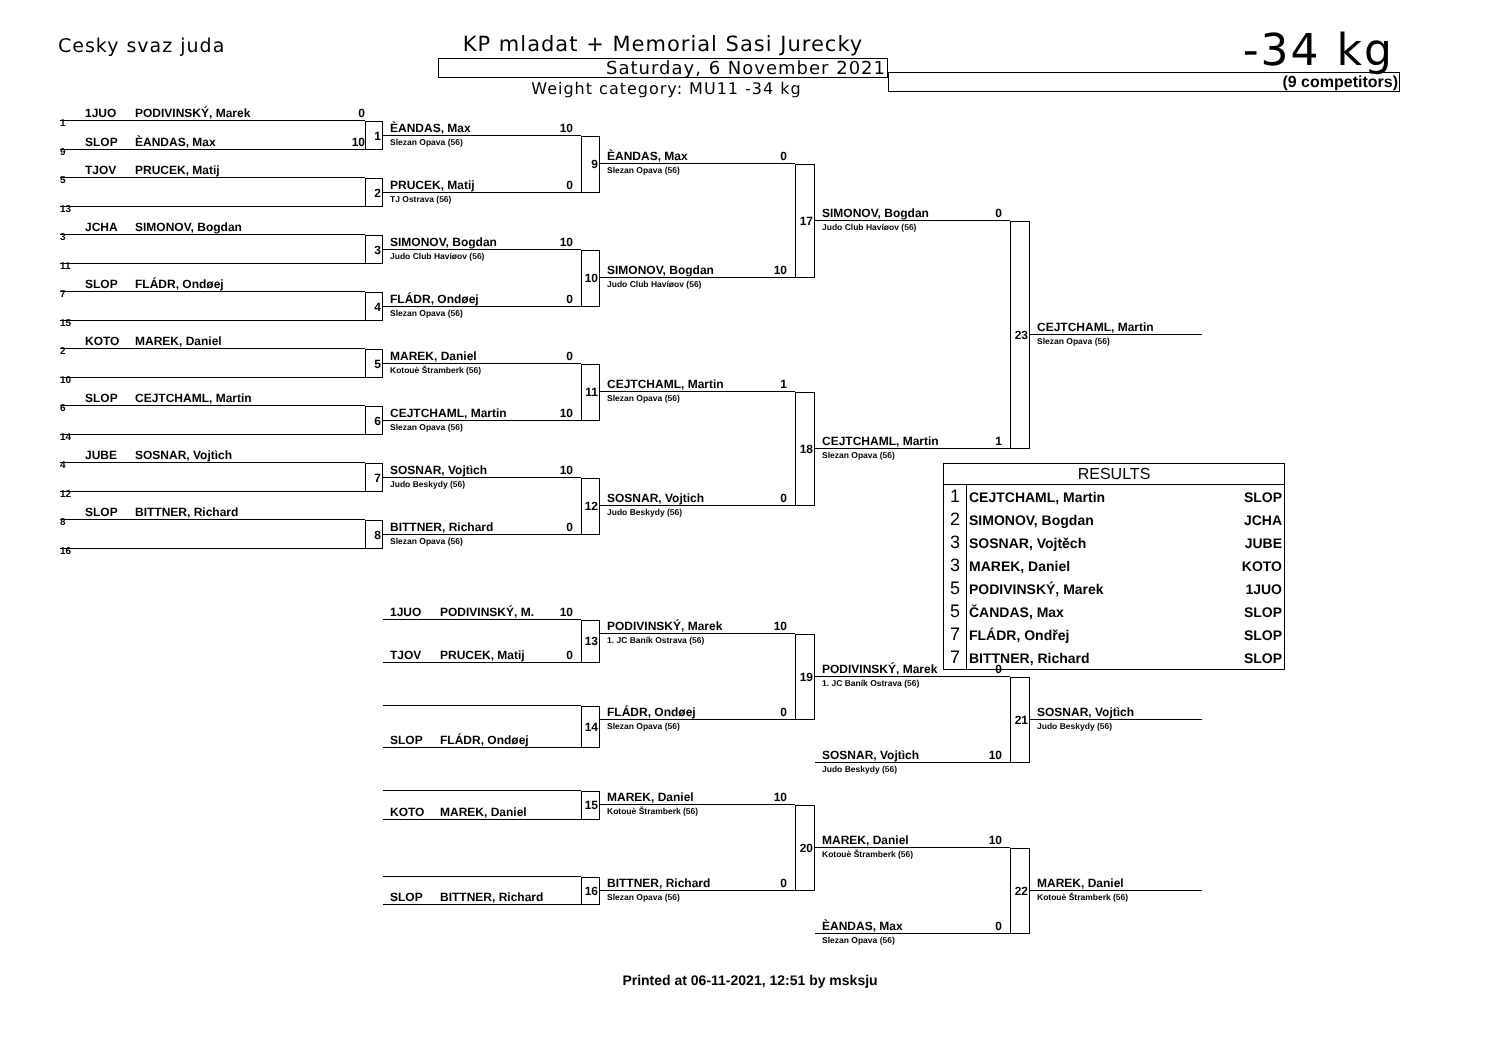Cesky svaz juda
KP mladat + Memorial Sasi Jurecky
Saturday, 6 November 2021
Weight category: MU11 -34 kg
-34 kg
(9 competitors)
1 1JUO PODIVINSKÝ, Marek 0
9 SLOP ÈANDAS, Max 10
5 TJOV PRUCEK, Matij
13
3 JCHA SIMONOV, Bogdan
11
7 SLOP FLÁDR, Ondøej
15
2 KOTO MAREK, Daniel
10
6 SLOP CEJTCHAML, Martin
14
4 JUBE SOSNAR, Vojtìch
12
8 SLOP BITTNER, Richard
16
1
ÈANDAS, Max 10
Slezan Opava (56)
2
PRUCEK, Matij 0
TJ Ostrava (56)
3
SIMONOV, Bogdan 10
Judo Club Havíøov (56)
4
FLÁDR, Ondøej 0
Slezan Opava (56)
5
MAREK, Daniel 0
Kotouè Štramberk (56)
6
CEJTCHAML, Martin 10
Slezan Opava (56)
7
SOSNAR, Vojtìch 10
Judo Beskydy (56)
8
BITTNER, Richard 0
Slezan Opava (56)
9
ÈANDAS, Max 0
Slezan Opava (56)
10
SIMONOV, Bogdan 10
Judo Club Havíøov (56)
11
CEJTCHAML, Martin 1
Slezan Opava (56)
12
SOSNAR, Vojtich 0
Judo Beskydy (56)
17
SIMONOV, Bogdan 0
Judo Club Havíøov (56)
18
CEJTCHAML, Martin 1
Slezan Opava (56)
23
CEJTCHAML, Martin
Slezan Opava (56)
| RESULTS | | |
| --- | --- | --- |
| 1 | CEJTCHAML, Martin | SLOP |
| 2 | SIMONOV, Bogdan | JCHA |
| 3 | SOSNAR, Vojtěch | JUBE |
| 3 | MAREK, Daniel | KOTO |
| 5 | PODIVINSKÝ, Marek | 1JUO |
| 5 | ČANDAS, Max | SLOP |
| 7 | FLÁDR, Ondřej | SLOP |
| 7 | BITTNER, Richard | SLOP |
1JUO PODIVINSKÝ, M. 10
TJOV PRUCEK, Matij 0
13
PODIVINSKÝ, Marek 10
1. JC Baník Ostrava (56)
SLOP FLÁDR, Ondøej
14
FLÁDR, Ondøej 0
Slezan Opava (56)
19
PODIVINSKÝ, Marek 0
1. JC Baník Ostrava (56)
SOSNAR, Vojtìch 10
Judo Beskydy (56)
21
SOSNAR, Vojtìch
Judo Beskydy (56)
KOTO MAREK, Daniel
15
MAREK, Daniel 10
Kotouè Štramberk (56)
SLOP BITTNER, Richard
16
BITTNER, Richard 0
Slezan Opava (56)
20
MAREK, Daniel 10
Kotouè Štramberk (56)
ÈANDAS, Max 0
Slezan Opava (56)
22
MAREK, Daniel
Kotouè Štramberk (56)
Printed at 06-11-2021, 12:51 by msksju